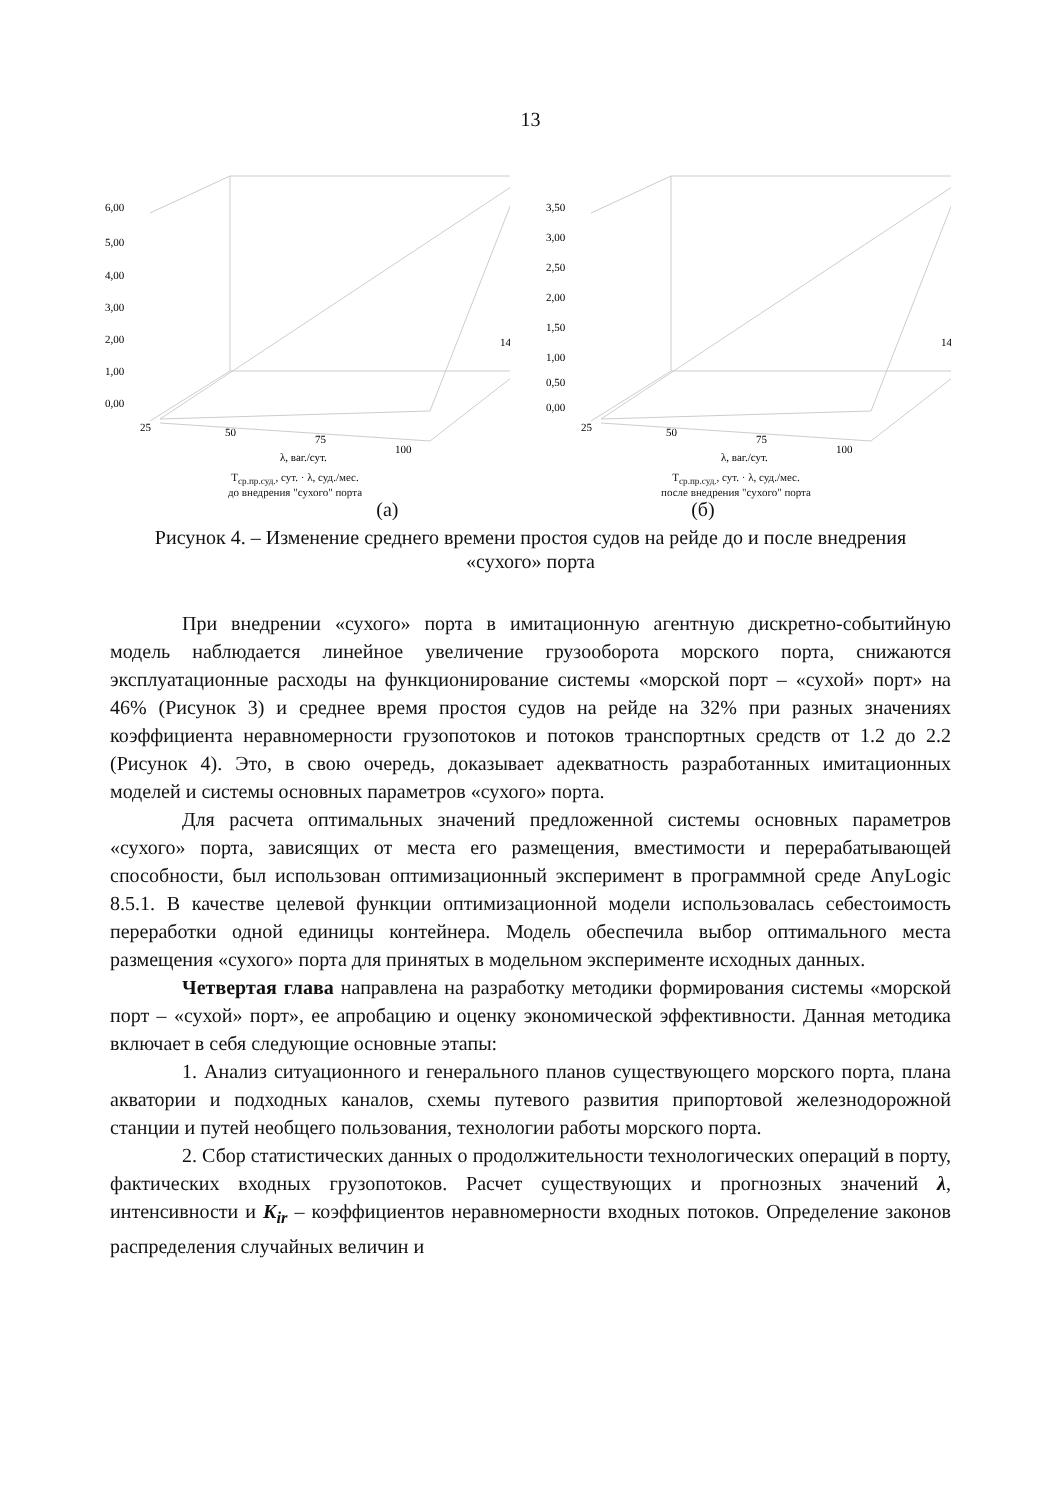13
6,00
5,00
4,00
3,00
2,00
1,00
0,00
25
50
75
100
14
λ, ваг./сут.
Т<sub>ср.пр.суд.</sub>, сут. · λ, суд./мес.
до внедрения "сухого" порта
3,50
3,00
2,50
2,00
1,50
1,00
0,50
0,00
25
50
75
100
14
λ, ваг./сут.
Т<sub>ср.пр.суд.</sub>, сут. · λ, суд./мес.
после внедрения "сухого" порта
(а) (б)
Рисунок 4. – Изменение среднего времени простоя судов на рейде до и после внедрения «сухого» порта
При внедрении «сухого» порта в имитационную агентную дискретно-событийную модель наблюдается линейное увеличение грузооборота морского порта, снижаются эксплуатационные расходы на функционирование системы «морской порт – «сухой» порт» на 46% (Рисунок 3) и среднее время простоя судов на рейде на 32% при разных значениях коэффициента неравномерности грузопотоков и потоков транспортных средств от 1.2 до 2.2 (Рисунок 4). Это, в свою очередь, доказывает адекватность разработанных имитационных моделей и системы основных параметров «сухого» порта.
Для расчета оптимальных значений предложенной системы основных параметров «сухого» порта, зависящих от места его размещения, вместимости и перерабатывающей способности, был использован оптимизационный эксперимент в программной среде AnyLogic 8.5.1. В качестве целевой функции оптимизационной модели использовалась себестоимость переработки одной единицы контейнера. Модель обеспечила выбор оптимального места размещения «сухого» порта для принятых в модельном эксперименте исходных данных.
Четвертая глава направлена на разработку методики формирования системы «морской порт – «сухой» порт», ее апробацию и оценку экономической эффективности. Данная методика включает в себя следующие основные этапы:
1. Анализ ситуационного и генерального планов существующего морского порта, плана акватории и подходных каналов, схемы путевого развития припортовой железнодорожной станции и путей необщего пользования, технологии работы морского порта.
2. Сбор статистических данных о продолжительности технологических операций в порту, фактических входных грузопотоков. Расчет существующих и прогнозных значений λ, интенсивности и K<sub>ir</sub> – коэффициентов неравномерности входных потоков. Определение законов распределения случайных величин и